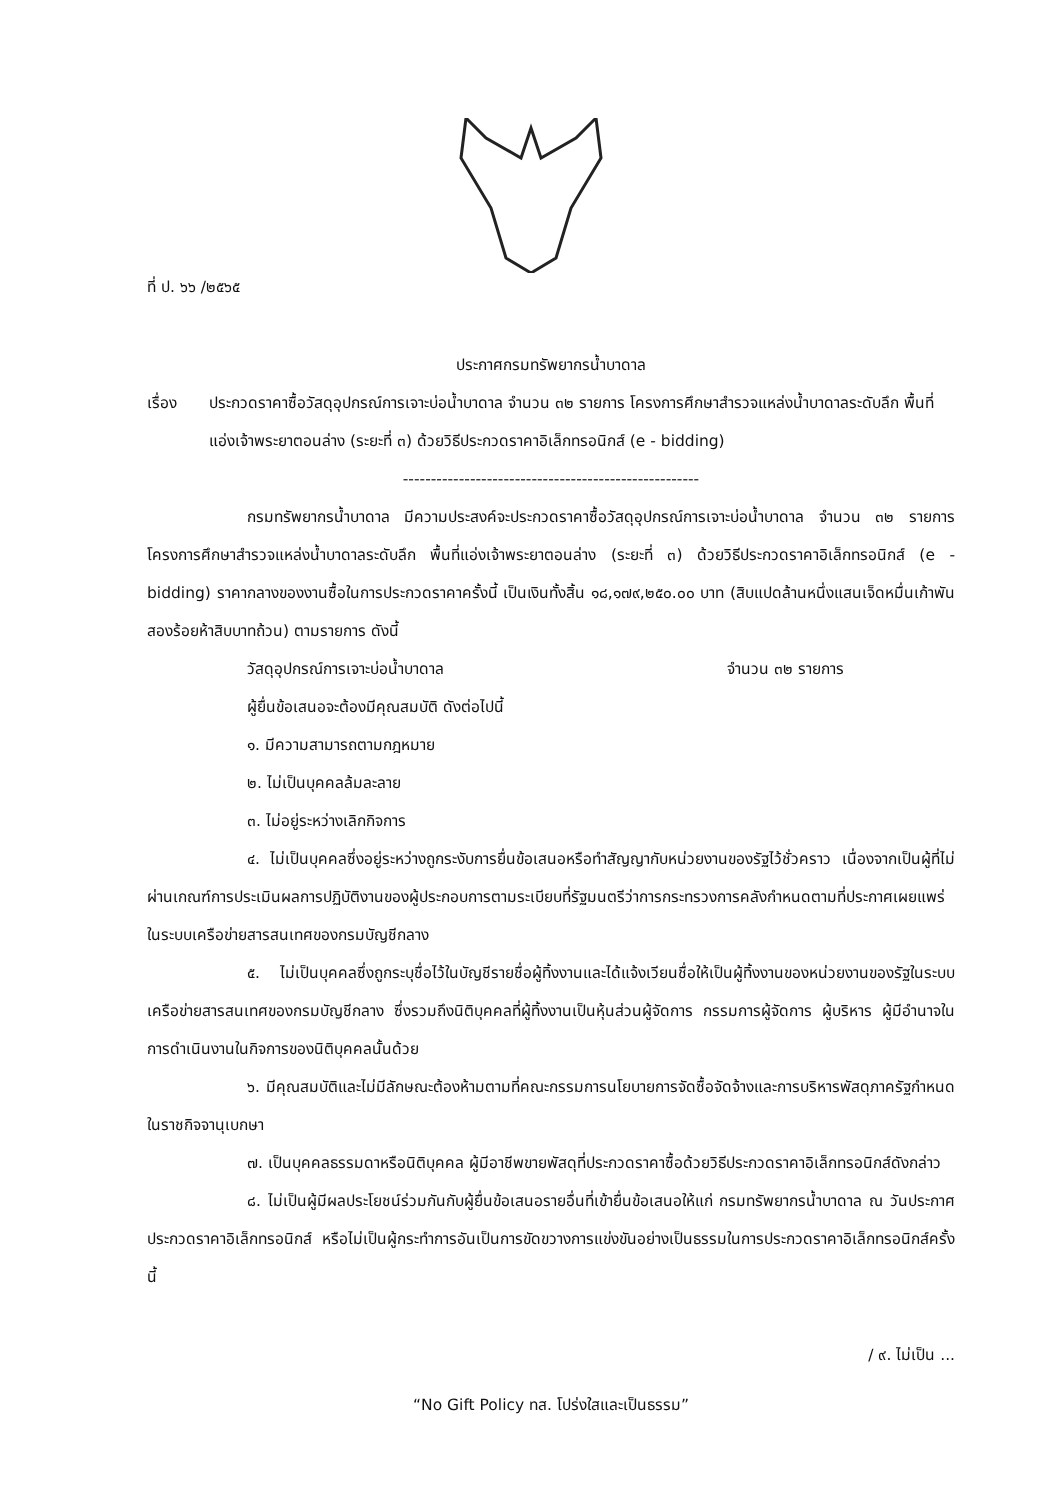ที่ ป. ๖๖ /๒๕๖๕
ประกาศกรมทรัพยากรน้ำบาดาล
เรื่อง ประกวดราคาซื้อวัสดุอุปกรณ์การเจาะบ่อน้ำบาดาล จำนวน ๓๒ รายการ โครงการศึกษาสำรวจแหล่งน้ำบาดาลระดับลึก พื้นที่แอ่งเจ้าพระยาตอนล่าง (ระยะที่ ๓) ด้วยวิธีประกวดราคาอิเล็กทรอนิกส์ (e - bidding)
-----------------------------------------------------
กรมทรัพยากรน้ำบาดาล มีความประสงค์จะประกวดราคาซื้อวัสดุอุปกรณ์การเจาะบ่อน้ำบาดาล จำนวน ๓๒ รายการ โครงการศึกษาสำรวจแหล่งน้ำบาดาลระดับลึก พื้นที่แอ่งเจ้าพระยาตอนล่าง (ระยะที่ ๓) ด้วยวิธีประกวดราคาอิเล็กทรอนิกส์ (e - bidding) ราคากลางของงานซื้อในการประกวดราคาครั้งนี้ เป็นเงินทั้งสิ้น ๑๘,๑๗๙,๒๕๐.๐๐ บาท (สิบแปดล้านหนึ่งแสนเจ็ดหมื่นเก้าพันสองร้อยห้าสิบบาทถ้วน) ตามรายการ ดังนี้
วัสดุอุปกรณ์การเจาะบ่อน้ำบาดาล จำนวน ๓๒ รายการ
ผู้ยื่นข้อเสนอจะต้องมีคุณสมบัติ ดังต่อไปนี้
๑. มีความสามารถตามกฎหมาย
๒. ไม่เป็นบุคคลล้มละลาย
๓. ไม่อยู่ระหว่างเลิกกิจการ
๔. ไม่เป็นบุคคลซึ่งอยู่ระหว่างถูกระงับการยื่นข้อเสนอหรือทำสัญญากับหน่วยงานของรัฐไว้ชั่วคราว เนื่องจากเป็นผู้ที่ไม่ผ่านเกณฑ์การประเมินผลการปฏิบัติงานของผู้ประกอบการตามระเบียบที่รัฐมนตรีว่าการกระทรวงการคลังกำหนดตามที่ประกาศเผยแพร่ในระบบเครือข่ายสารสนเทศของกรมบัญชีกลาง
๕. ไม่เป็นบุคคลซึ่งถูกระบุชื่อไว้ในบัญชีรายชื่อผู้ทิ้งงานและได้แจ้งเวียนชื่อให้เป็นผู้ทิ้งงานของหน่วยงานของรัฐในระบบเครือข่ายสารสนเทศของกรมบัญชีกลาง ซึ่งรวมถึงนิติบุคคลที่ผู้ทิ้งงานเป็นหุ้นส่วนผู้จัดการ กรรมการผู้จัดการ ผู้บริหาร ผู้มีอำนาจในการดำเนินงานในกิจการของนิติบุคคลนั้นด้วย
๖. มีคุณสมบัติและไม่มีลักษณะต้องห้ามตามที่คณะกรรมการนโยบายการจัดซื้อจัดจ้างและการบริหารพัสดุภาครัฐกำหนดในราชกิจจานุเบกษา
๗. เป็นบุคคลธรรมดาหรือนิติบุคคล ผู้มีอาชีพขายพัสดุที่ประกวดราคาซื้อด้วยวิธีประกวดราคาอิเล็กทรอนิกส์ดังกล่าว
๘. ไม่เป็นผู้มีผลประโยชน์ร่วมกันกับผู้ยื่นข้อเสนอรายอื่นที่เข้ายื่นข้อเสนอให้แก่ กรมทรัพยากรน้ำบาดาล ณ วันประกาศประกวดราคาอิเล็กทรอนิกส์ หรือไม่เป็นผู้กระทำการอันเป็นการขัดขวางการแข่งขันอย่างเป็นธรรมในการประกวดราคาอิเล็กทรอนิกส์ครั้งนี้
/ ๙. ไม่เป็น ...
“No Gift Policy ทส. โปร่งใสและเป็นธรรม”